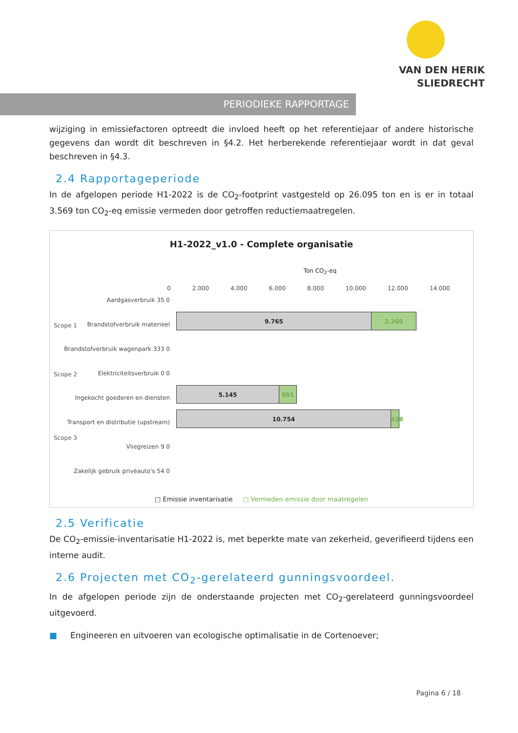VAN DEN HERIK
SLIEDRECHT
PERIODIEKE RAPPORTAGE
wijziging in emissiefactoren optreedt die invloed heeft op het referentiejaar of andere historische gegevens dan wordt dit beschreven in §4.2. Het herberekende referentiejaar wordt in dat geval beschreven in §4.3.
2.4 Rapportageperiode
In de afgelopen periode H1-2022 is de CO<sub>2</sub>-footprint vastgesteld op 26.095 ton en is er in totaal 3.569 ton CO<sub>2</sub>-eq emissie vermeden door getroffen reductiemaatregelen.
H1-2022_v1.0 - Complete organisatie
Ton CO<sub>2</sub>-eq
0 2.000 4.000 6.000 8.000 10.000 12.000 14.000
Aardgasverbruik 35 0
Brandstofverbruik materieel
Brandstofverbruik wagenpark 333 0
Elektriciteitsverbruik 0 0
Ingekocht goederen en diensten
Transport en distributie (upstream)
Vliegreizen 9 0
Zakelijk gebruik privéauto's 54 0
Scope 1
Scope 2
Scope 3
9.765 2.260
5.145 881
10.754
428
□ Emissie inventarisatie □ Vermeden emissie door maatregelen
2.5 Verificatie
De CO<sub>2</sub>-emissie-inventarisatie H1-2022 is, met beperkte mate van zekerheid, geverifieerd tijdens een interne audit.
2.6 Projecten met CO<sub>2</sub>-gerelateerd gunningsvoordeel.
In de afgelopen periode zijn de onderstaande projecten met CO<sub>2</sub>-gerelateerd gunningsvoordeel uitgevoerd.
■ Engineeren en uitvoeren van ecologische optimalisatie in de Cortenoever;
Pagina 6 / 18